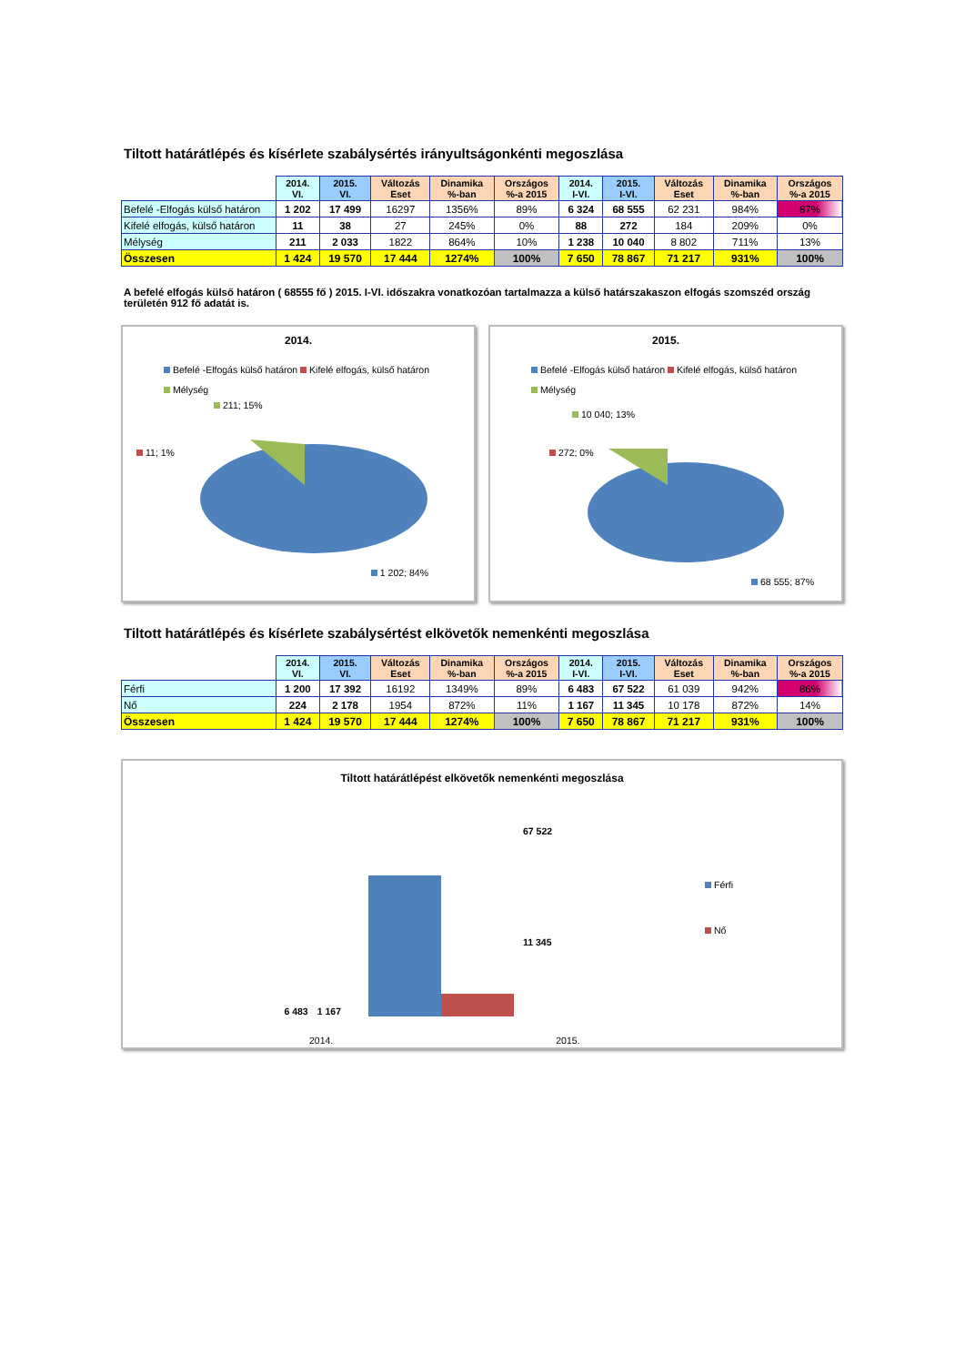Tiltott határátlépés és kísérlete szabálysértés irányultságonkénti megoszlása
| | 2014. VI. | 2015. VI. | Változás Eset | Dinamika %-ban | Országos %-a 2015 | 2014. I-VI. | 2015. I-VI. | Változás Eset | Dinamika %-ban | Országos %-a 2015 |
| Befelé -Elfogás külső határon | 1 202 | 17 499 | 16297 | 1356% | 89% | 6 324 | 68 555 | 62 231 | 984% | 87% |
| Kifelé elfogás, külső határon | 11 | 38 | 27 | 245% | 0% | 88 | 272 | 184 | 209% | 0% |
| Mélység | 211 | 2 033 | 1822 | 864% | 10% | 1 238 | 10 040 | 8 802 | 711% | 13% |
| Összesen | 1 424 | 19 570 | 17 444 | 1274% | 100% | 7 650 | 78 867 | 71 217 | 931% | 100% |
A befelé elfogás külső határon ( 68555 fő ) 2015. I-VI. időszakra vonatkozóan tartalmazza a külső határszakaszon elfogás szomszéd ország területén 912 fő adatát is.
2014.
Befelé -Elfogás külső határon Kifelé elfogás, külső határon
Mélység
211; 15%
11; 1%
1 202; 84%
2015.
Befelé -Elfogás külső határon Kifelé elfogás, külső határon
Mélység
10 040; 13%
272; 0%
68 555; 87%
Tiltott határátlépés és kísérlete szabálysértést elkövetők nemenkénti megoszlása
| | 2014. VI. | 2015. VI. | Változás Eset | Dinamika %-ban | Országos %-a 2015 | 2014. I-VI. | 2015. I-VI. | Változás Eset | Dinamika %-ban | Országos %-a 2015 |
| Férfi | 1 200 | 17 392 | 16192 | 1349% | 89% | 6 483 | 67 522 | 61 039 | 942% | 86% |
| Nő | 224 | 2 178 | 1954 | 872% | 11% | 1 167 | 11 345 | 10 178 | 872% | 14% |
| Összesen | 1 424 | 19 570 | 17 444 | 1274% | 100% | 7 650 | 78 867 | 71 217 | 931% | 100% |
Tiltott határátlépést elkövetők nemenkénti megoszlása
6 483 1 167 67 522
11 345
Férfi
Nő
2014. 2015.